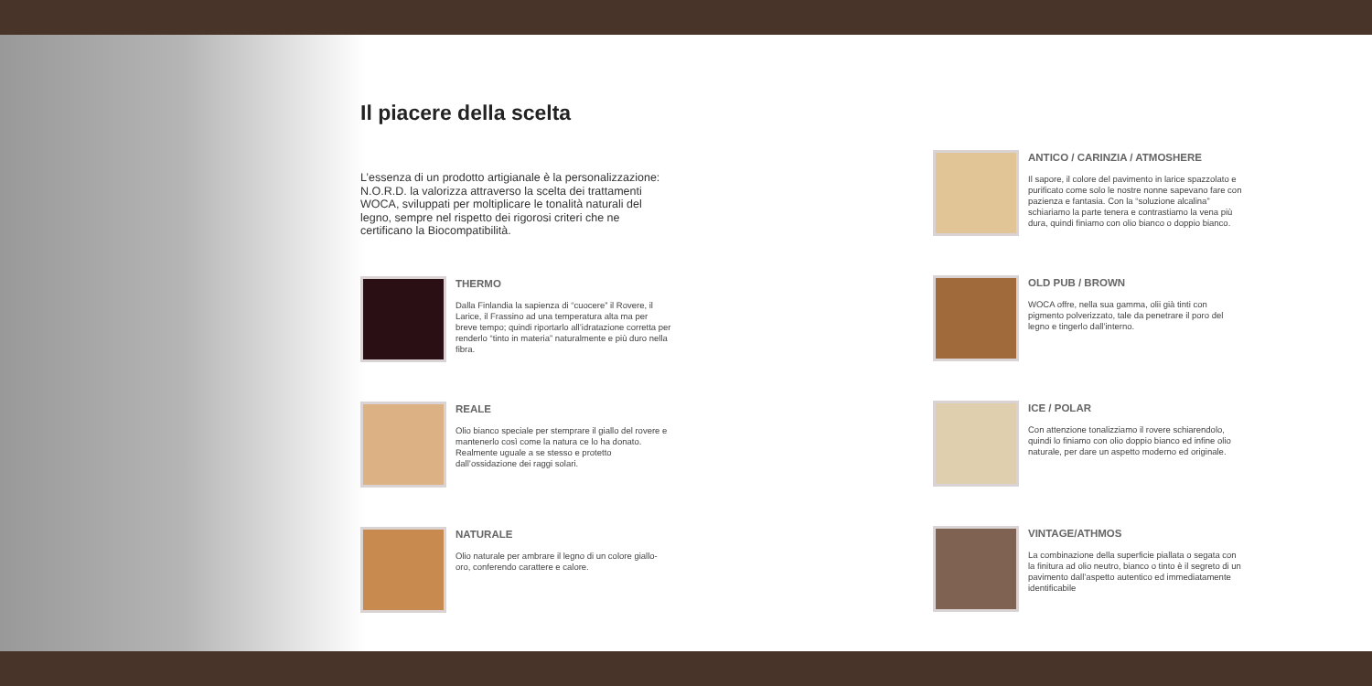Il piacere della scelta
L’essenza di un prodotto artigianale è la personalizzazione: N.O.R.D. la valorizza attraverso la scelta dei trattamenti WOCA, sviluppati per moltiplicare le tonalità naturali del legno, sempre nel rispetto dei rigorosi criteri che ne certificano la Biocompatibilità.
THERMO
Dalla Finlandia la sapienza di “cuocere” il Rovere, il Larice, il Frassino ad una temperatura alta ma per breve tempo; quindi riportarlo all’idratazione corretta per renderlo “tinto in materia” naturalmente e più duro nella fibra.
REALE
Olio bianco speciale per stemprare il giallo del rovere e mantenerlo così come la natura ce lo ha donato. Realmente uguale a se stesso e protetto dall’ossidazione dei raggi solari.
NATURALE
Olio naturale per ambrare il legno di un colore giallo-oro, conferendo carattere e calore.
ANTICO / CARINZIA / ATMOSHERE
Il sapore, il colore del pavimento in larice spazzolato e purificato come solo le nostre nonne sapevano fare con pazienza e fantasia. Con la “soluzione alcalina” schiariamo la parte tenera e contrastiamo la vena più dura, quindi finiamo con olio bianco o doppio bianco.
OLD PUB / BROWN
WOCA offre, nella sua gamma, olii già tinti con pigmento polverizzato, tale da penetrare il poro del legno e tingerlo dall’interno.
ICE / POLAR
Con attenzione tonalizziamo il rovere schiarendolo, quindi lo finiamo con olio doppio bianco ed infine olio naturale, per dare un aspetto moderno ed originale.
VINTAGE/ATHMOS
La combinazione della superficie piallata o segata con la finitura ad olio neutro, bianco o tinto è il segreto di un pavimento dall’aspetto autentico ed immediatamente identificabile